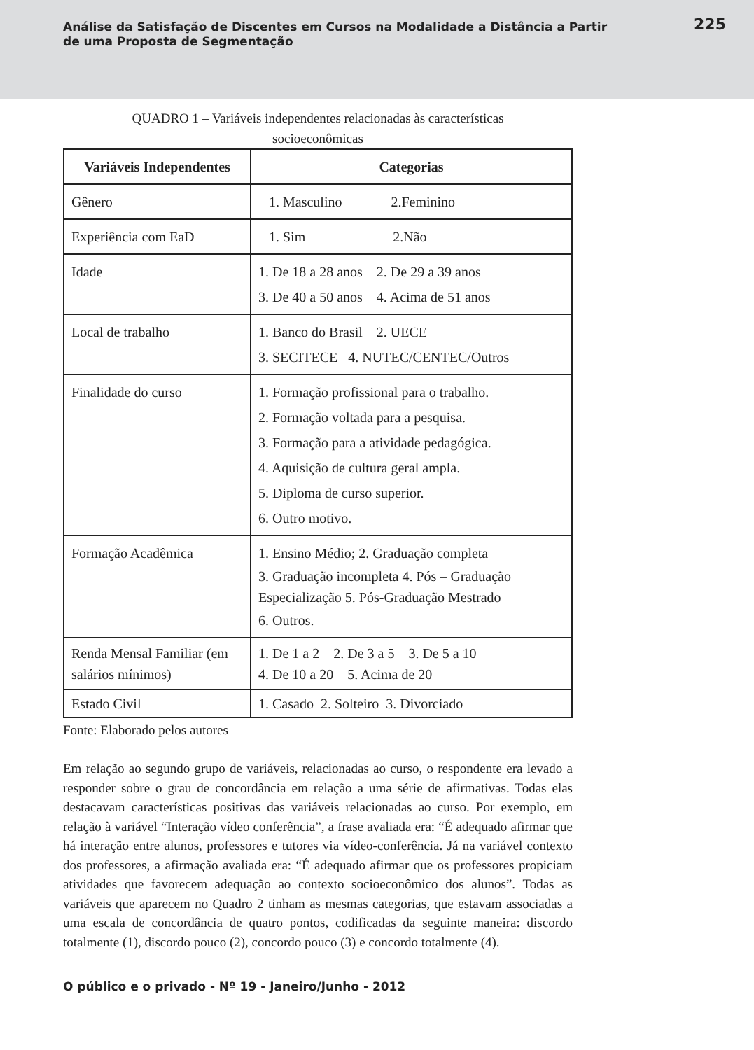Análise da Satisfação de Discentes em Cursos na Modalidade a Distância a Partir de uma Proposta de Segmentação
225
QUADRO 1 – Variáveis independentes relacionadas às características
socioeconômicas
| Variáveis Independentes | Categorias |
| --- | --- |
| Gênero | 1. Masculino 2.Feminino |
| Experiência com EaD | 1. Sim 2.Não |
| Idade | 1. De 18 a 28 anos 2. De 29 a 39 anos 3. De 40 a 50 anos 4. Acima de 51 anos |
| Local de trabalho | 1. Banco do Brasil 2. UECE 3. SECITECE 4. NUTEC/CENTEC/Outros |
| Finalidade do curso | 1. Formação profissional para o trabalho. 2. Formação voltada para a pesquisa. 3. Formação para a atividade pedagógica. 4. Aquisição de cultura geral ampla. 5. Diploma de curso superior. 6. Outro motivo. |
| Formação Acadêmica | 1. Ensino Médio; 2. Graduação completa 3. Graduação incompleta 4. Pós – Graduação Especialização 5. Pós-Graduação Mestrado 6. Outros. |
| Renda Mensal Familiar (em salários mínimos) | 1. De 1 a 2 2. De 3 a 5 3. De 5 a 10 4. De 10 a 20 5. Acima de 20 |
| Estado Civil | 1. Casado 2. Solteiro 3. Divorciado |
Fonte: Elaborado pelos autores
Em relação ao segundo grupo de variáveis, relacionadas ao curso, o respondente era levado a responder sobre o grau de concordância em relação a uma série de afirmativas. Todas elas destacavam características positivas das variáveis relacionadas ao curso. Por exemplo, em relação à variável “Interação vídeo conferência”, a frase avaliada era: “É adequado afirmar que há interação entre alunos, professores e tutores via vídeo-conferência. Já na variável contexto dos professores, a afirmação avaliada era: “É adequado afirmar que os professores propiciam atividades que favorecem adequação ao contexto socioeconômico dos alunos”. Todas as variáveis que aparecem no Quadro 2 tinham as mesmas categorias, que estavam associadas a uma escala de concordância de quatro pontos, codificadas da seguinte maneira: discordo totalmente (1), discordo pouco (2), concordo pouco (3) e concordo totalmente (4).
O público e o privado - Nº 19 - Janeiro/Junho - 2012